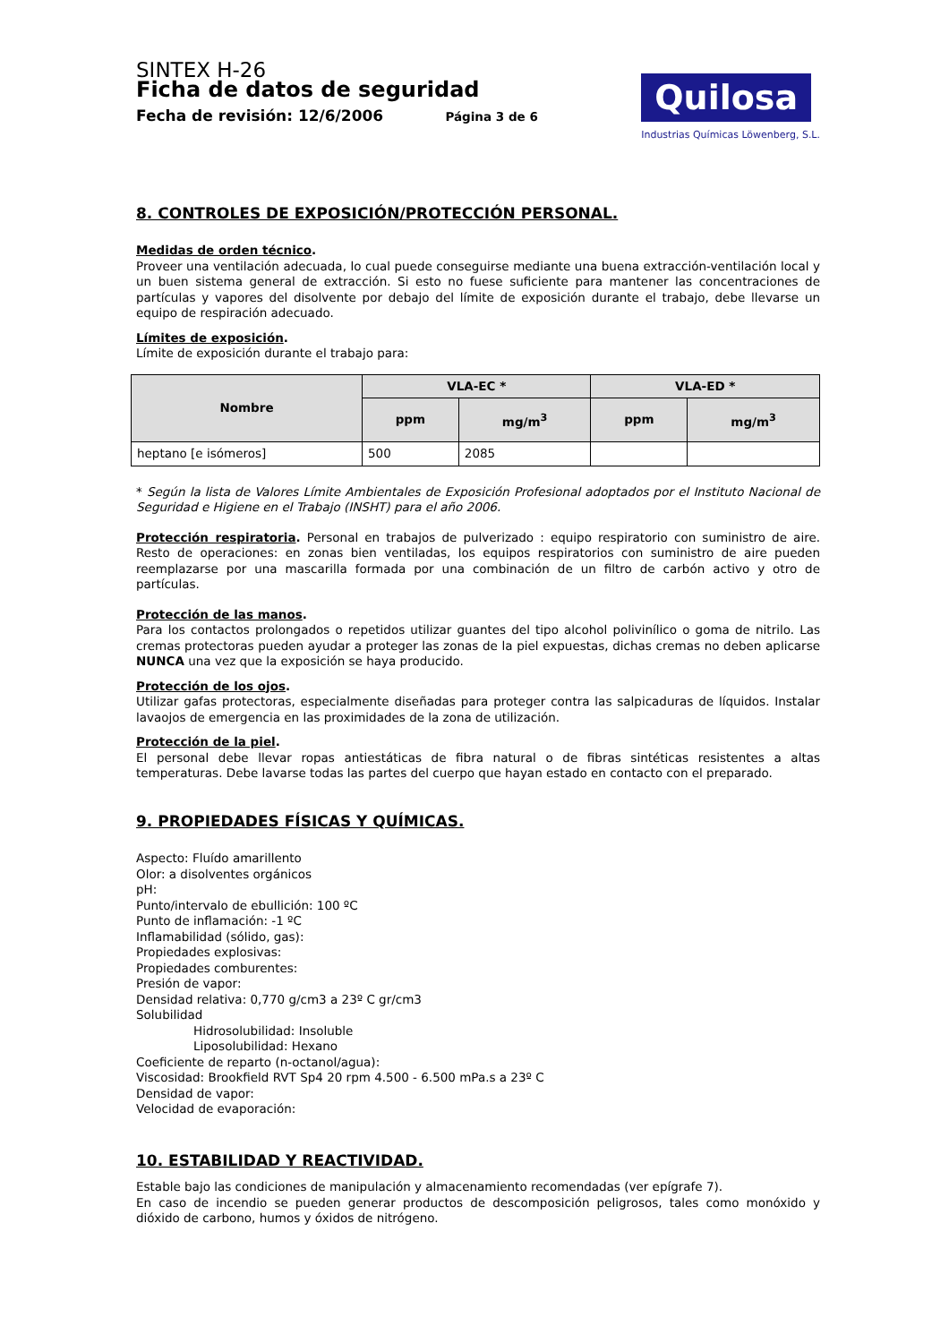SINTEX H-26
Ficha de datos de seguridad
Fecha de revisión: 12/6/2006 Página 3 de 6
Quilosa
Industrias Químicas Löwenberg, S.L.
8. CONTROLES DE EXPOSICIÓN/PROTECCIÓN PERSONAL.
Medidas de orden técnico.
Proveer una ventilación adecuada, lo cual puede conseguirse mediante una buena extracción-ventilación local y un buen sistema general de extracción. Si esto no fuese suficiente para mantener las concentraciones de partículas y vapores del disolvente por debajo del límite de exposición durante el trabajo, debe llevarse un equipo de respiración adecuado.
Límites de exposición.
Límite de exposición durante el trabajo para:
| Nombre | VLA-EC * | | VLA-ED * | |
| --- | --- | --- | --- | --- |
| | ppm | mg/m<sup>3</sup> | ppm | mg/m<sup>3</sup> |
| heptano [e isómeros] | 500 | 2085 | | |
* Según la lista de Valores Límite Ambientales de Exposición Profesional adoptados por el Instituto Nacional de Seguridad e Higiene en el Trabajo (INSHT) para el año 2006.
Protección respiratoria. Personal en trabajos de pulverizado : equipo respiratorio con suministro de aire. Resto de operaciones: en zonas bien ventiladas, los equipos respiratorios con suministro de aire pueden reemplazarse por una mascarilla formada por una combinación de un filtro de carbón activo y otro de partículas.
Protección de las manos.
Para los contactos prolongados o repetidos utilizar guantes del tipo alcohol polivinílico o goma de nitrilo. Las cremas protectoras pueden ayudar a proteger las zonas de la piel expuestas, dichas cremas no deben aplicarse NUNCA una vez que la exposición se haya producido.
Protección de los ojos.
Utilizar gafas protectoras, especialmente diseñadas para proteger contra las salpicaduras de líquidos. Instalar lavaojos de emergencia en las proximidades de la zona de utilización.
Protección de la piel.
El personal debe llevar ropas antiestáticas de fibra natural o de fibras sintéticas resistentes a altas temperaturas. Debe lavarse todas las partes del cuerpo que hayan estado en contacto con el preparado.
9. PROPIEDADES FÍSICAS Y QUÍMICAS.
Aspecto: Fluído amarillento
Olor: a disolventes orgánicos
pH:
Punto/intervalo de ebullición: 100 ºC
Punto de inflamación: -1 ºC
Inflamabilidad (sólido, gas):
Propiedades explosivas:
Propiedades comburentes:
Presión de vapor:
Densidad relativa: 0,770 g/cm3 a 23º C gr/cm3
Solubilidad
Hidrosolubilidad: Insoluble
Liposolubilidad: Hexano
Coeficiente de reparto (n-octanol/agua):
Viscosidad: Brookfield RVT Sp4 20 rpm 4.500 - 6.500 mPa.s a 23º C
Densidad de vapor:
Velocidad de evaporación:
10. ESTABILIDAD Y REACTIVIDAD.
Estable bajo las condiciones de manipulación y almacenamiento recomendadas (ver epígrafe 7).
En caso de incendio se pueden generar productos de descomposición peligrosos, tales como monóxido y dióxido de carbono, humos y óxidos de nitrógeno.